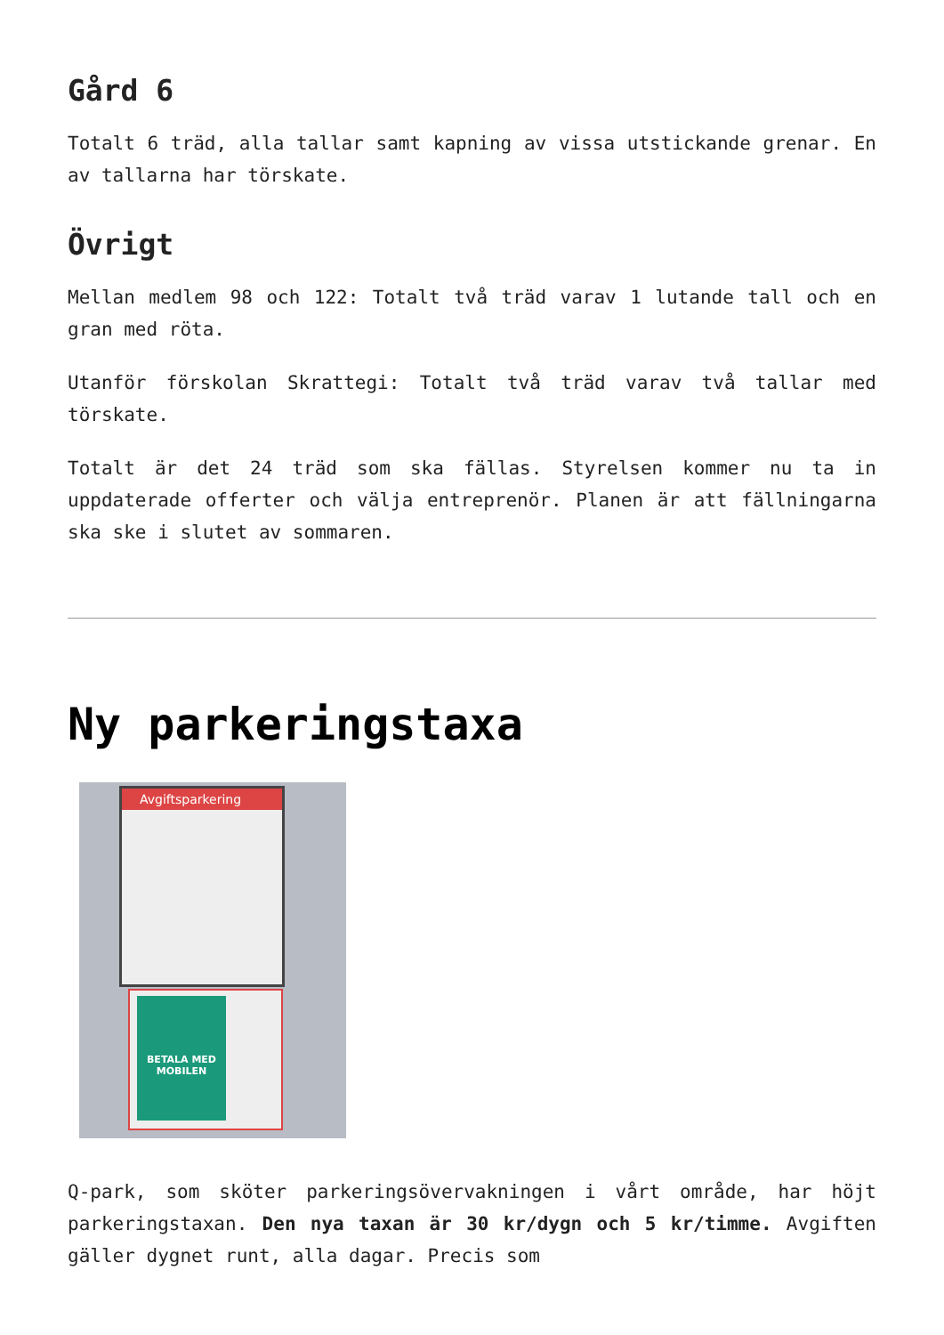Gård 6
Totalt 6 träd, alla tallar samt kapning av vissa utstickande grenar. En av tallarna har törskate.
Övrigt
Mellan medlem 98 och 122: Totalt två träd varav 1 lutande tall och en gran med röta.
Utanför förskolan Skrattegi: Totalt två träd varav två tallar med törskate.
Totalt är det 24 träd som ska fällas. Styrelsen kommer nu ta in uppdaterade offerter och välja entreprenör. Planen är att fällningarna ska ske i slutet av sommaren.
Ny parkeringstaxa
Avgiftsparkering
BETALA MED MOBILEN
Q-park, som sköter parkeringsövervakningen i vårt område, har höjt parkeringstaxan. Den nya taxan är 30 kr/dygn och 5 kr/timme. Avgiften gäller dygnet runt, alla dagar. Precis som